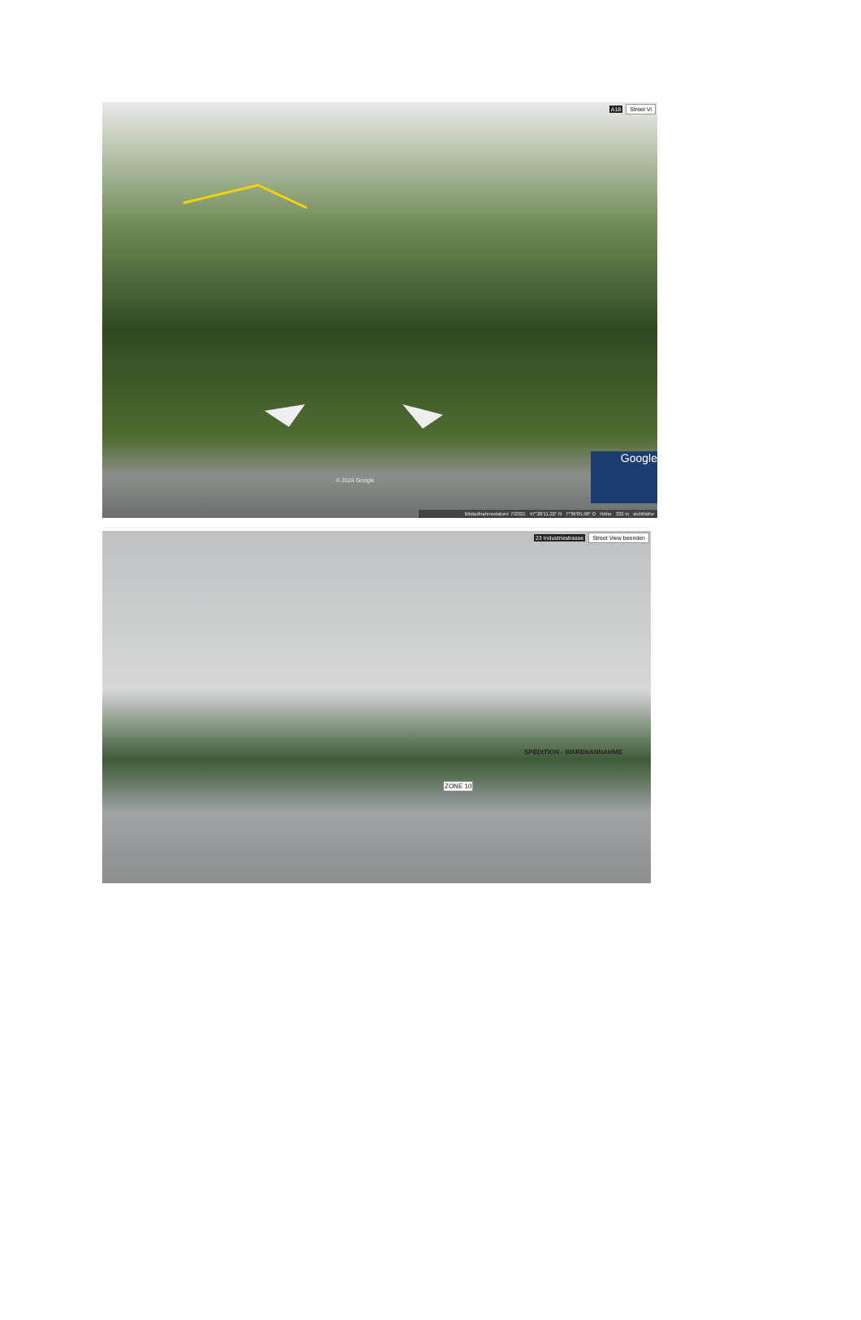A18 Street Vi
© 2024 Google
Google
Bildaufnahmedatum: 7/2021 47°28'11.22" N 7°36'05.98" O Höhe 332 m sichthöhe
23 Industriestrasse Street View beenden
SPEDITION - WARENANNAHME
ZONE 10